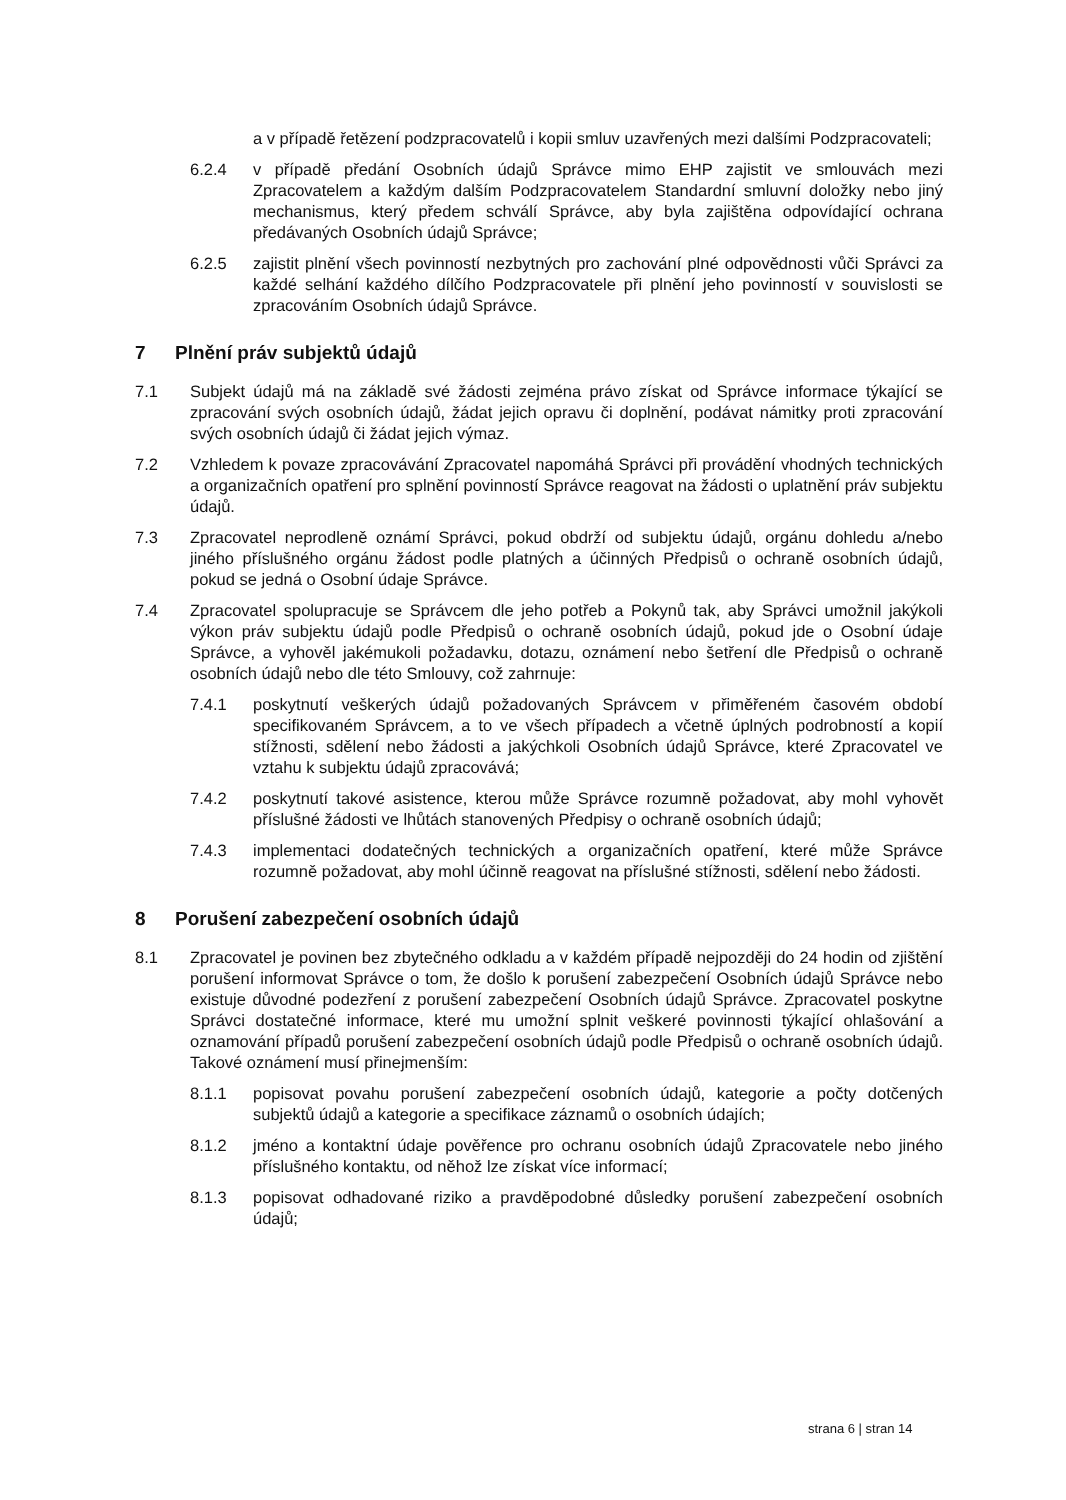a v případě řetězení podzpracovatelů i kopii smluv uzavřených mezi dalšími Podzpracovateli;
6.2.4 v případě předání Osobních údajů Správce mimo EHP zajistit ve smlouvách mezi Zpracovatelem a každým dalším Podzpracovatelem Standardní smluvní doložky nebo jiný mechanismus, který předem schválí Správce, aby byla zajištěna odpovídající ochrana předávaných Osobních údajů Správce;
6.2.5 zajistit plnění všech povinností nezbytných pro zachování plné odpovědnosti vůči Správci za každé selhání každého dílčího Podzpracovatele při plnění jeho povinností v souvislosti se zpracováním Osobních údajů Správce.
7 Plnění práv subjektů údajů
7.1 Subjekt údajů má na základě své žádosti zejména právo získat od Správce informace týkající se zpracování svých osobních údajů, žádat jejich opravu či doplnění, podávat námitky proti zpracování svých osobních údajů či žádat jejich výmaz.
7.2 Vzhledem k povaze zpracovávání Zpracovatel napomáhá Správci při provádění vhodných technických a organizačních opatření pro splnění povinností Správce reagovat na žádosti o uplatnění práv subjektu údajů.
7.3 Zpracovatel neprodleně oznámí Správci, pokud obdrží od subjektu údajů, orgánu dohledu a/nebo jiného příslušného orgánu žádost podle platných a účinných Předpisů o ochraně osobních údajů, pokud se jedná o Osobní údaje Správce.
7.4 Zpracovatel spolupracuje se Správcem dle jeho potřeb a Pokynů tak, aby Správci umožnil jakýkoli výkon práv subjektu údajů podle Předpisů o ochraně osobních údajů, pokud jde o Osobní údaje Správce, a vyhověl jakémukoli požadavku, dotazu, oznámení nebo šetření dle Předpisů o ochraně osobních údajů nebo dle této Smlouvy, což zahrnuje:
7.4.1 poskytnutí veškerých údajů požadovaných Správcem v přiměřeném časovém období specifikovaném Správcem, a to ve všech případech a včetně úplných podrobností a kopií stížnosti, sdělení nebo žádosti a jakýchkoli Osobních údajů Správce, které Zpracovatel ve vztahu k subjektu údajů zpracovává;
7.4.2 poskytnutí takové asistence, kterou může Správce rozumně požadovat, aby mohl vyhovět příslušné žádosti ve lhůtách stanovených Předpisy o ochraně osobních údajů;
7.4.3 implementaci dodatečných technických a organizačních opatření, které může Správce rozumně požadovat, aby mohl účinně reagovat na příslušné stížnosti, sdělení nebo žádosti.
8 Porušení zabezpečení osobních údajů
8.1 Zpracovatel je povinen bez zbytečného odkladu a v každém případě nejpozději do 24 hodin od zjištění porušení informovat Správce o tom, že došlo k porušení zabezpečení Osobních údajů Správce nebo existuje důvodné podezření z porušení zabezpečení Osobních údajů Správce. Zpracovatel poskytne Správci dostatečné informace, které mu umožní splnit veškeré povinnosti týkající ohlašování a oznamování případů porušení zabezpečení osobních údajů podle Předpisů o ochraně osobních údajů. Takové oznámení musí přinejmenším:
8.1.1 popisovat povahu porušení zabezpečení osobních údajů, kategorie a počty dotčených subjektů údajů a kategorie a specifikace záznamů o osobních údajích;
8.1.2 jméno a kontaktní údaje pověřence pro ochranu osobních údajů Zpracovatele nebo jiného příslušného kontaktu, od něhož lze získat více informací;
8.1.3 popisovat odhadované riziko a pravděpodobné důsledky porušení zabezpečení osobních údajů;
strana 6 | stran 14